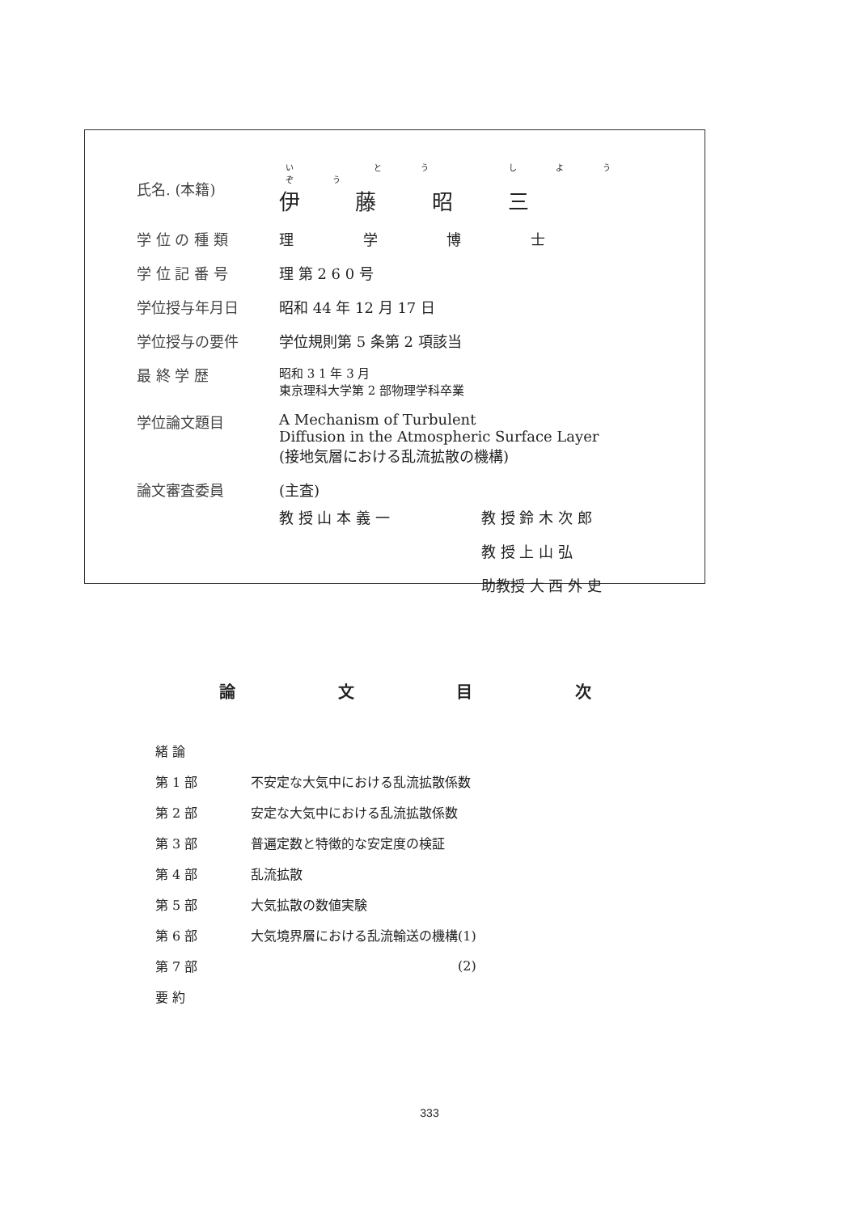| 氏名. (本籍) | い とう しよう ぞう 伊 藤 昭 三 |
| 学 位 の 種 類 | 理 学 博 士 |
| 学 位 記 番 号 | 理 第 2 6 0 号 |
| 学位授与年月日 | 昭和 44 年 12 月 17 日 |
| 学位授与の要件 | 学位規則第 5 条第 2 項該当 |
| 最 終 学 歴 | 昭和 3 1 年 3 月 東京理科大学第 2 部物理学科卒業 |
| 学位論文題目 | A Mechanism of Turbulent Diffusion in the Atmospheric Surface Layer (接地気層における乱流拡散の機構) |
| 論文審査委員 | (主査) / 教 授 山 本 義 一 / 教 授 鈴 木 次 郎 / / / 教 授 上 山 弘 / / / 助教授 大 西 外 史 / |
論 文 目 次
| 緒 論 | |
| 第 1 部 | 不安定な大気中における乱流拡散係数 |
| 第 2 部 | 安定な大気中における乱流拡散係数 |
| 第 3 部 | 普遍定数と特徴的な安定度の検証 |
| 第 4 部 | 乱流拡散 |
| 第 5 部 | 大気拡散の数値実験 |
| 第 6 部 | 大気境界層における乱流輸送の機構(1) |
| 第 7 部 | (2) |
| 要 約 | |
333